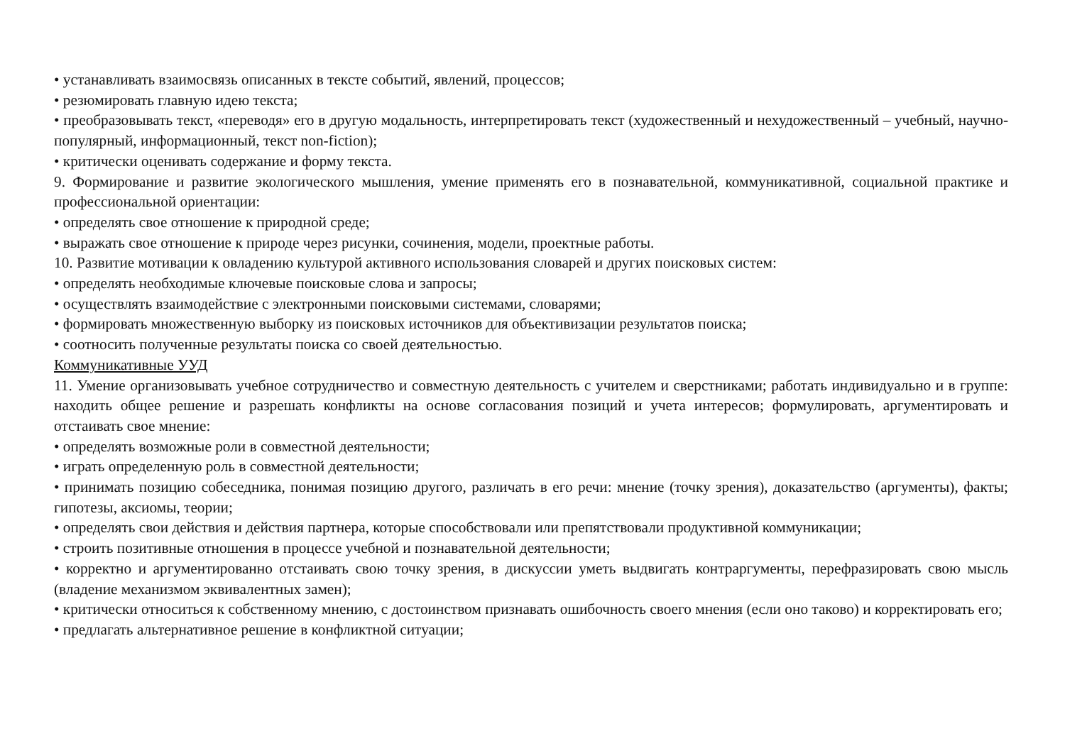• устанавливать взаимосвязь описанных в тексте событий, явлений, процессов;
• резюмировать главную идею текста;
• преобразовывать текст, «переводя» его в другую модальность, интерпретировать текст (художественный и нехудожественный – учебный, научно-популярный, информационный, текст non-fiction);
• критически оценивать содержание и форму текста.
9. Формирование и развитие экологического мышления, умение применять его в познавательной, коммуникативной, социальной практике и профессиональной ориентации:
• определять свое отношение к природной среде;
• выражать свое отношение к природе через рисунки, сочинения, модели, проектные работы.
10. Развитие мотивации к овладению культурой активного использования словарей и других поисковых систем:
• определять необходимые ключевые поисковые слова и запросы;
• осуществлять взаимодействие с электронными поисковыми системами, словарями;
• формировать множественную выборку из поисковых источников для объективизации результатов поиска;
• соотносить полученные результаты поиска со своей деятельностью.
Коммуникативные УУД
11. Умение организовывать учебное сотрудничество и совместную деятельность с учителем и сверстниками; работать индивидуально и в группе: находить общее решение и разрешать конфликты на основе согласования позиций и учета интересов; формулировать, аргументировать и отстаивать свое мнение:
• определять возможные роли в совместной деятельности;
• играть определенную роль в совместной деятельности;
• принимать позицию собеседника, понимая позицию другого, различать в его речи: мнение (точку зрения), доказательство (аргументы), факты; гипотезы, аксиомы, теории;
• определять свои действия и действия партнера, которые способствовали или препятствовали продуктивной коммуникации;
• строить позитивные отношения в процессе учебной и познавательной деятельности;
• корректно и аргументированно отстаивать свою точку зрения, в дискуссии уметь выдвигать контраргументы, перефразировать свою мысль (владение механизмом эквивалентных замен);
• критически относиться к собственному мнению, с достоинством признавать ошибочность своего мнения (если оно таково) и корректировать его;
• предлагать альтернативное решение в конфликтной ситуации;